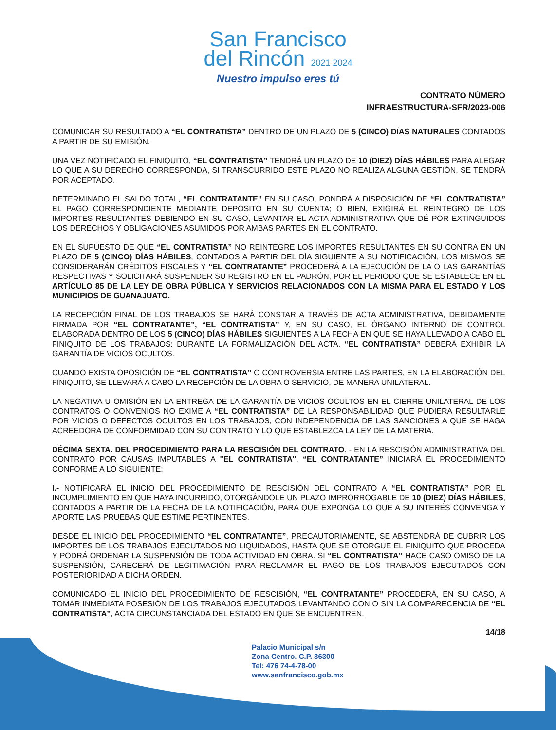San Francisco
del Rincón 2021 2024
Nuestro impulso eres tú
CONTRATO NÚMERO
INFRAESTRUCTURA-SFR/2023-006
COMUNICAR SU RESULTADO A “EL CONTRATISTA” DENTRO DE UN PLAZO DE 5 (CINCO) DÍAS NATURALES CONTADOS A PARTIR DE SU EMISIÓN.
UNA VEZ NOTIFICADO EL FINIQUITO, “EL CONTRATISTA” TENDRÁ UN PLAZO DE 10 (DIEZ) DÍAS HÁBILES PARA ALEGAR LO QUE A SU DERECHO CORRESPONDA, SI TRANSCURRIDO ESTE PLAZO NO REALIZA ALGUNA GESTIÓN, SE TENDRÁ POR ACEPTADO.
DETERMINADO EL SALDO TOTAL, “EL CONTRATANTE” EN SU CASO, PONDRÁ A DISPOSICIÓN DE “EL CONTRATISTA” EL PAGO CORRESPONDIENTE MEDIANTE DEPÓSITO EN SU CUENTA; O BIEN, EXIGIRÁ EL REINTEGRO DE LOS IMPORTES RESULTANTES DEBIENDO EN SU CASO, LEVANTAR EL ACTA ADMINISTRATIVA QUE DÉ POR EXTINGUIDOS LOS DERECHOS Y OBLIGACIONES ASUMIDOS POR AMBAS PARTES EN EL CONTRATO.
EN EL SUPUESTO DE QUE “EL CONTRATISTA” NO REINTEGRE LOS IMPORTES RESULTANTES EN SU CONTRA EN UN PLAZO DE 5 (CINCO) DÍAS HÁBILES, CONTADOS A PARTIR DEL DÍA SIGUIENTE A SU NOTIFICACIÓN, LOS MISMOS SE CONSIDERARÁN CRÉDITOS FISCALES Y “EL CONTRATANTE” PROCEDERÁ A LA EJECUCIÓN DE LA O LAS GARANTÍAS RESPECTIVAS Y SOLICITARÁ SUSPENDER SU REGISTRO EN EL PADRÓN, POR EL PERIODO QUE SE ESTABLECE EN EL ARTÍCULO 85 DE LA LEY DE OBRA PÚBLICA Y SERVICIOS RELACIONADOS CON LA MISMA PARA EL ESTADO Y LOS MUNICIPIOS DE GUANAJUATO.
LA RECEPCIÓN FINAL DE LOS TRABAJOS SE HARÁ CONSTAR A TRAVÉS DE ACTA ADMINISTRATIVA, DEBIDAMENTE FIRMADA POR “EL CONTRATANTE”, “EL CONTRATISTA” Y, EN SU CASO, EL ÓRGANO INTERNO DE CONTROL ELABORADA DENTRO DE LOS 5 (CINCO) DÍAS HÁBILES SIGUIENTES A LA FECHA EN QUE SE HAYA LLEVADO A CABO EL FINIQUITO DE LOS TRABAJOS; DURANTE LA FORMALIZACIÓN DEL ACTA, “EL CONTRATISTA” DEBERÁ EXHIBIR LA GARANTÍA DE VICIOS OCULTOS.
CUANDO EXISTA OPOSICIÓN DE “EL CONTRATISTA” O CONTROVERSIA ENTRE LAS PARTES, EN LA ELABORACIÓN DEL FINIQUITO, SE LLEVARÁ A CABO LA RECEPCIÓN DE LA OBRA O SERVICIO, DE MANERA UNILATERAL.
LA NEGATIVA U OMISIÓN EN LA ENTREGA DE LA GARANTÍA DE VICIOS OCULTOS EN EL CIERRE UNILATERAL DE LOS CONTRATOS O CONVENIOS NO EXIME A “EL CONTRATISTA” DE LA RESPONSABILIDAD QUE PUDIERA RESULTARLE POR VICIOS O DEFECTOS OCULTOS EN LOS TRABAJOS, CON INDEPENDENCIA DE LAS SANCIONES A QUE SE HAGA ACREEDORA DE CONFORMIDAD CON SU CONTRATO Y LO QUE ESTABLEZCA LA LEY DE LA MATERIA.
DÉCIMA SEXTA. DEL PROCEDIMIENTO PARA LA RESCISIÓN DEL CONTRATO. - EN LA RESCISIÓN ADMINISTRATIVA DEL CONTRATO POR CAUSAS IMPUTABLES A "EL CONTRATISTA", “EL CONTRATANTE” INICIARÁ EL PROCEDIMIENTO CONFORME A LO SIGUIENTE:
I.- NOTIFICARÁ EL INICIO DEL PROCEDIMIENTO DE RESCISIÓN DEL CONTRATO A “EL CONTRATISTA” POR EL INCUMPLIMIENTO EN QUE HAYA INCURRIDO, OTORGÁNDOLE UN PLAZO IMPRORROGABLE DE 10 (DIEZ) DÍAS HÁBILES, CONTADOS A PARTIR DE LA FECHA DE LA NOTIFICACIÓN, PARA QUE EXPONGA LO QUE A SU INTERÉS CONVENGA Y APORTE LAS PRUEBAS QUE ESTIME PERTINENTES.
DESDE EL INICIO DEL PROCEDIMIENTO “EL CONTRATANTE”, PRECAUTORIAMENTE, SE ABSTENDRÁ DE CUBRIR LOS IMPORTES DE LOS TRABAJOS EJECUTADOS NO LIQUIDADOS, HASTA QUE SE OTORGUE EL FINIQUITO QUE PROCEDA Y PODRÁ ORDENAR LA SUSPENSIÓN DE TODA ACTIVIDAD EN OBRA. SI “EL CONTRATISTA” HACE CASO OMISO DE LA SUSPENSIÓN, CARECERÁ DE LEGITIMACIÓN PARA RECLAMAR EL PAGO DE LOS TRABAJOS EJECUTADOS CON POSTERIORIDAD A DICHA ORDEN.
COMUNICADO EL INICIO DEL PROCEDIMIENTO DE RESCISIÓN, “EL CONTRATANTE” PROCEDERÁ, EN SU CASO, A TOMAR INMEDIATA POSESIÓN DE LOS TRABAJOS EJECUTADOS LEVANTANDO CON O SIN LA COMPARECENCIA DE “EL CONTRATISTA”, ACTA CIRCUNSTANCIADA DEL ESTADO EN QUE SE ENCUENTREN.
Palacio Municipal s/n
Zona Centro. C.P. 36300
Tel: 476 74-4-78-00
www.sanfrancisco.gob.mx
14/18